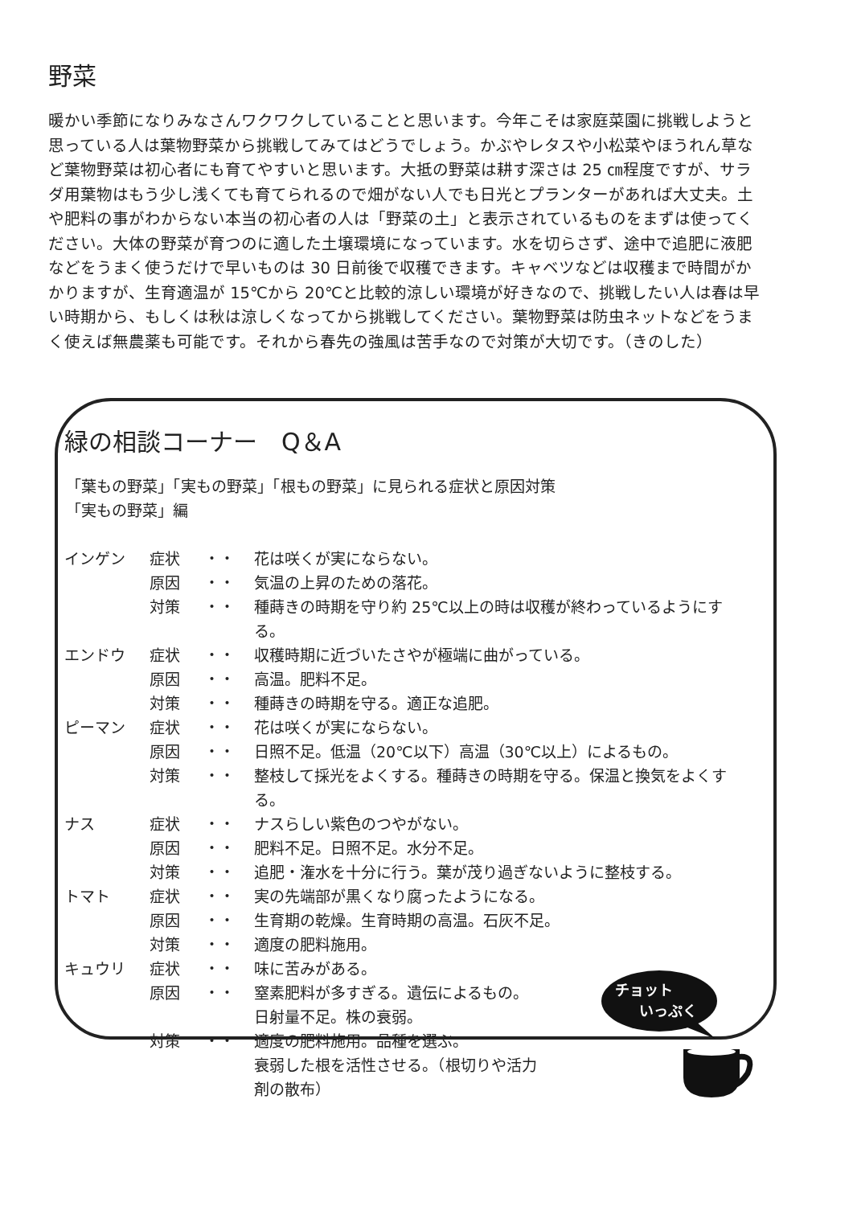野菜
暖かい季節になりみなさんワクワクしていることと思います。今年こそは家庭菜園に挑戦しようと思っている人は葉物野菜から挑戦してみてはどうでしょう。かぶやレタスや小松菜やほうれん草など葉物野菜は初心者にも育てやすいと思います。大抵の野菜は耕す深さは 25 ㎝程度ですが、サラダ用葉物はもう少し浅くても育てられるので畑がない人でも日光とプランターがあれば大丈夫。土や肥料の事がわからない本当の初心者の人は「野菜の土」と表示されているものをまずは使ってください。大体の野菜が育つのに適した土壌環境になっています。水を切らさず、途中で追肥に液肥などをうまく使うだけで早いものは 30 日前後で収穫できます。キャベツなどは収穫まで時間がかかりますが、生育適温が 15℃から 20℃と比較的涼しい環境が好きなので、挑戦したい人は春は早い時期から、もしくは秋は涼しくなってから挑戦してください。葉物野菜は防虫ネットなどをうまく使えば無農薬も可能です。それから春先の強風は苦手なので対策が大切です。（きのした）
緑の相談コーナー　Q＆A
「葉もの野菜」「実もの野菜」「根もの野菜」に見られる症状と原因対策
「実もの野菜」編
| インゲン | 症状 | ・・ | 花は咲くが実にならない。 |
| | 原因 | ・・ | 気温の上昇のための落花。 |
| | 対策 | ・・ | 種蒔きの時期を守り約 25℃以上の時は収穫が終わっているようにする。 |
| エンドウ | 症状 | ・・ | 収穫時期に近づいたさやが極端に曲がっている。 |
| | 原因 | ・・ | 高温。肥料不足。 |
| | 対策 | ・・ | 種蒔きの時期を守る。適正な追肥。 |
| ピーマン | 症状 | ・・ | 花は咲くが実にならない。 |
| | 原因 | ・・ | 日照不足。低温（20℃以下）高温（30℃以上）によるもの。 |
| | 対策 | ・・ | 整枝して採光をよくする。種蒔きの時期を守る。保温と換気をよくする。 |
| ナス | 症状 | ・・ | ナスらしい紫色のつやがない。 |
| | 原因 | ・・ | 肥料不足。日照不足。水分不足。 |
| | 対策 | ・・ | 追肥・潅水を十分に行う。葉が茂り過ぎないように整枝する。 |
| トマト | 症状 | ・・ | 実の先端部が黒くなり腐ったようになる。 |
| | 原因 | ・・ | 生育期の乾燥。生育時期の高温。石灰不足。 |
| | 対策 | ・・ | 適度の肥料施用。 |
| キュウリ | 症状 | ・・ | 味に苦みがある。 |
| | 原因 | ・・ | 窒素肥料が多すぎる。遺伝によるもの。 日射量不足。株の衰弱。 |
| | 対策 | ・・ | 適度の肥料施用。品種を選ぶ。 衰弱した根を活性させる。（根切りや活力 剤の散布） |
チョット
いっぷく